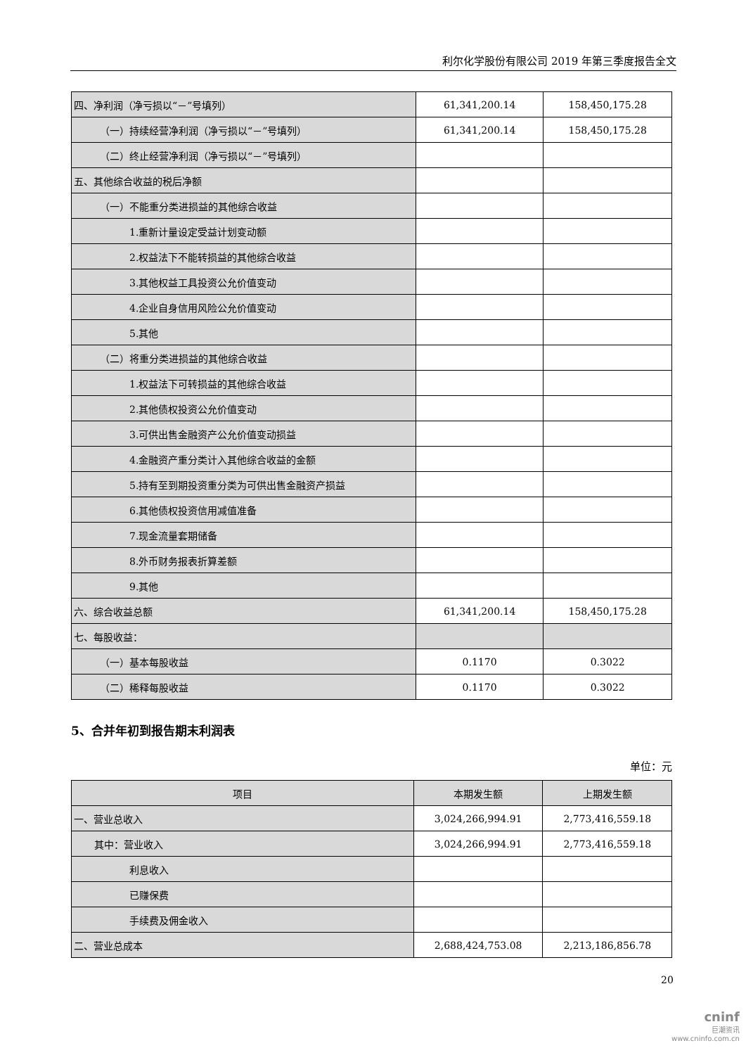利尔化学股份有限公司 2019 年第三季度报告全文
| 四、净利润（净亏损以“－”号填列） | 61,341,200.14 | 158,450,175.28 |
| （一）持续经营净利润（净亏损以“－”号填列） | 61,341,200.14 | 158,450,175.28 |
| （二）终止经营净利润（净亏损以“－”号填列） | | |
| 五、其他综合收益的税后净额 | | |
| （一）不能重分类进损益的其他综合收益 | | |
| 1.重新计量设定受益计划变动额 | | |
| 2.权益法下不能转损益的其他综合收益 | | |
| 3.其他权益工具投资公允价值变动 | | |
| 4.企业自身信用风险公允价值变动 | | |
| 5.其他 | | |
| （二）将重分类进损益的其他综合收益 | | |
| 1.权益法下可转损益的其他综合收益 | | |
| 2.其他债权投资公允价值变动 | | |
| 3.可供出售金融资产公允价值变动损益 | | |
| 4.金融资产重分类计入其他综合收益的金额 | | |
| 5.持有至到期投资重分类为可供出售金融资产损益 | | |
| 6.其他债权投资信用减值准备 | | |
| 7.现金流量套期储备 | | |
| 8.外币财务报表折算差额 | | |
| 9.其他 | | |
| 六、综合收益总额 | 61,341,200.14 | 158,450,175.28 |
| 七、每股收益： | | |
| （一）基本每股收益 | 0.1170 | 0.3022 |
| （二）稀释每股收益 | 0.1170 | 0.3022 |
5、合并年初到报告期末利润表
单位：元
| 项目 | 本期发生额 | 上期发生额 |
| --- | --- | --- |
| 一、营业总收入 | 3,024,266,994.91 | 2,773,416,559.18 |
| 其中：营业收入 | 3,024,266,994.91 | 2,773,416,559.18 |
| 利息收入 | | |
| 已赚保费 | | |
| 手续费及佣金收入 | | |
| 二、营业总成本 | 2,688,424,753.08 | 2,213,186,856.78 |
20
cninf
巨潮资讯
www.cninfo.com.cn